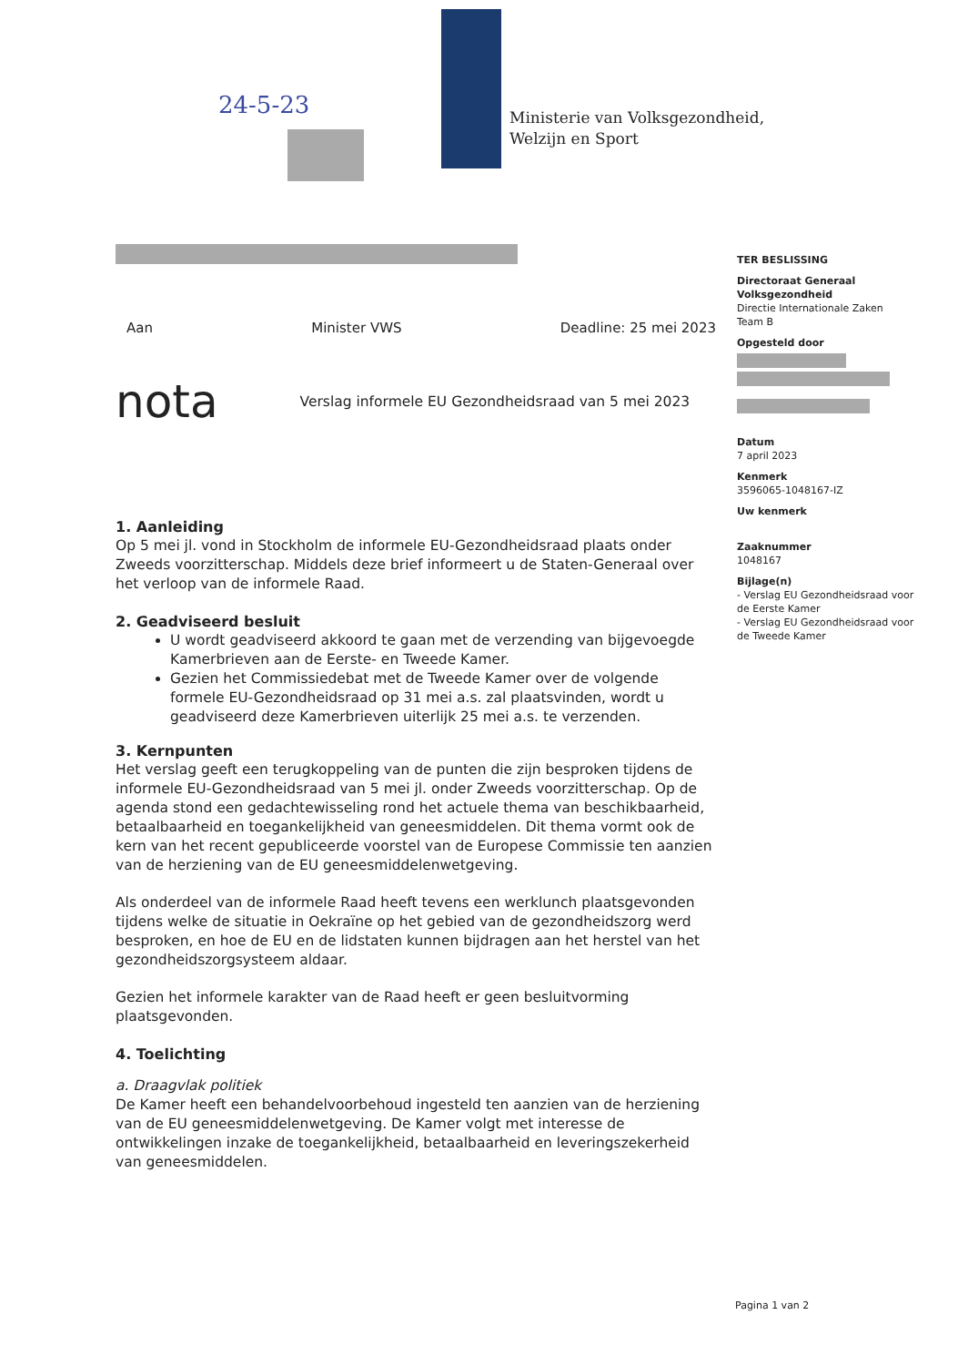24-5-23
Ministerie van Volksgezondheid,
Welzijn en Sport
TER BESLISSING
Directoraat Generaal Volksgezondheid
Directie Internationale Zaken
Team B
Opgesteld door
Datum
7 april 2023
Kenmerk
3596065-1048167-IZ
Uw kenmerk
Zaaknummer
1048167
Bijlage(n)
- Verslag EU Gezondheidsraad voor de Eerste Kamer
- Verslag EU Gezondheidsraad voor de Tweede Kamer
Aan Minister VWS Deadline: 25 mei 2023
nota Verslag informele EU Gezondheidsraad van 5 mei 2023
1. Aanleiding
Op 5 mei jl. vond in Stockholm de informele EU-Gezondheidsraad plaats onder Zweeds voorzitterschap. Middels deze brief informeert u de Staten-Generaal over het verloop van de informele Raad.
2. Geadviseerd besluit
U wordt geadviseerd akkoord te gaan met de verzending van bijgevoegde Kamerbrieven aan de Eerste- en Tweede Kamer.
Gezien het Commissiedebat met de Tweede Kamer over de volgende formele EU-Gezondheidsraad op 31 mei a.s. zal plaatsvinden, wordt u geadviseerd deze Kamerbrieven uiterlijk 25 mei a.s. te verzenden.
3. Kernpunten
Het verslag geeft een terugkoppeling van de punten die zijn besproken tijdens de informele EU-Gezondheidsraad van 5 mei jl. onder Zweeds voorzitterschap. Op de agenda stond een gedachtewisseling rond het actuele thema van beschikbaarheid, betaalbaarheid en toegankelijkheid van geneesmiddelen. Dit thema vormt ook de kern van het recent gepubliceerde voorstel van de Europese Commissie ten aanzien van de herziening van de EU geneesmiddelenwetgeving.
Als onderdeel van de informele Raad heeft tevens een werklunch plaatsgevonden tijdens welke de situatie in Oekraïne op het gebied van de gezondheidszorg werd besproken, en hoe de EU en de lidstaten kunnen bijdragen aan het herstel van het gezondheidszorgsysteem aldaar.
Gezien het informele karakter van de Raad heeft er geen besluitvorming plaatsgevonden.
4. Toelichting
a. Draagvlak politiek
De Kamer heeft een behandelvoorbehoud ingesteld ten aanzien van de herziening van de EU geneesmiddelenwetgeving. De Kamer volgt met interesse de ontwikkelingen inzake de toegankelijkheid, betaalbaarheid en leveringszekerheid van geneesmiddelen.
Pagina 1 van 2